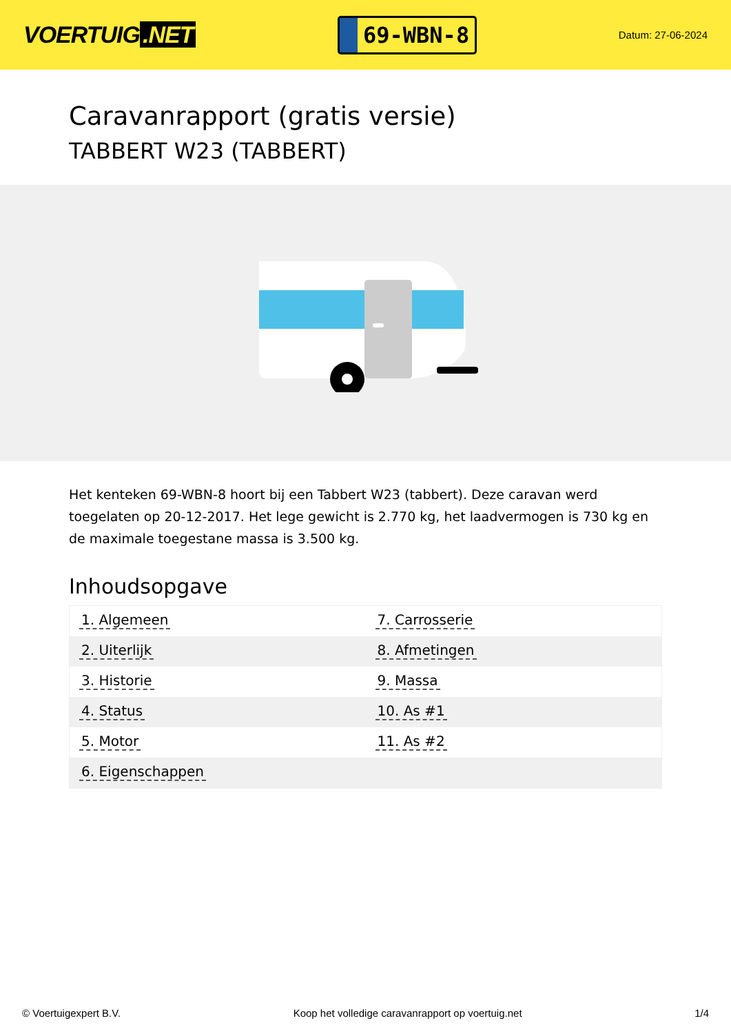VOERTUIG.NET
69-WBN-8
Datum: 27-06-2024
Caravanrapport (gratis versie)
TABBERT W23 (TABBERT)
Het kenteken 69-WBN-8 hoort bij een Tabbert W23 (tabbert). Deze caravan werd toegelaten op 20-12-2017. Het lege gewicht is 2.770 kg, het laadvermogen is 730 kg en de maximale toegestane massa is 3.500 kg.
Inhoudsopgave
| 1. Algemeen | 7. Carrosserie |
| 2. Uiterlijk | 8. Afmetingen |
| 3. Historie | 9. Massa |
| 4. Status | 10. As #1 |
| 5. Motor | 11. As #2 |
| 6. Eigenschappen | |
© Voertuigexpert B.V. Koop het volledige caravanrapport op voertuig.net 1/4